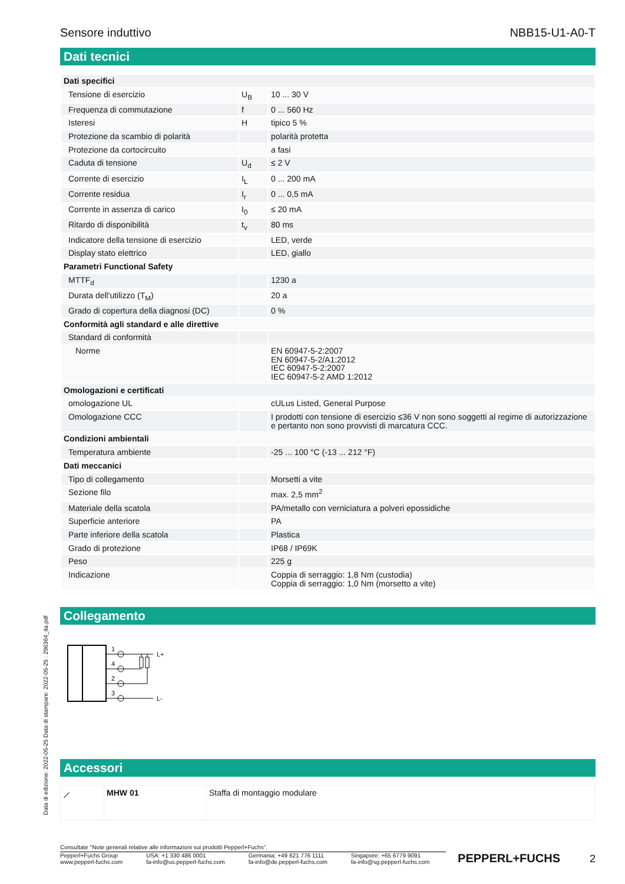Data di edizione: 2022-05-25 Data di stampare: 2022-05-25 : 296364_ita.pdf
Sensore induttivo NBB15-U1-A0-T
Dati tecnici
| Dati specifici | | |
| Tensione di esercizio | U<sub>B</sub> | 10 ... 30 V |
| Frequenza di commutazione | f | 0 ... 560 Hz |
| Isteresi | H | tipico 5 % |
| Protezione da scambio di polarità | | polarità protetta |
| Protezione da cortocircuito | | a fasi |
| Caduta di tensione | U<sub>d</sub> | ≤ 2 V |
| Corrente di esercizio | I<sub>L</sub> | 0 ... 200 mA |
| Corrente residua | I<sub>r</sub> | 0 ... 0,5 mA |
| Corrente in assenza di carico | I<sub>0</sub> | ≤ 20 mA |
| Ritardo di disponibilità | t<sub>v</sub> | 80 ms |
| Indicatore della tensione di esercizio | | LED, verde |
| Display stato elettrico | | LED, giallo |
| Parametri Functional Safety | | |
| MTTF<sub>d</sub> | | 1230 a |
| Durata dell'utilizzo (T<sub>M</sub>) | | 20 a |
| Grado di copertura della diagnosi (DC) | | 0 % |
| Conformità agli standard e alle direttive | | |
| Standard di conformità | | |
| Norme | | EN 60947-5-2:2007 EN 60947-5-2/A1:2012 IEC 60947-5-2:2007 IEC 60947-5-2 AMD 1:2012 |
| Omologazioni e certificati | | |
| omologazione UL | | cULus Listed, General Purpose |
| Omologazione CCC | | I prodotti con tensione di esercizio ≤36 V non sono soggetti al regime di autorizzazione e pertanto non sono provvisti di marcatura CCC. |
| Condizioni ambientali | | |
| Temperatura ambiente | | -25 ... 100 °C (-13 ... 212 °F) |
| Dati meccanici | | |
| Tipo di collegamento | | Morsetti a vite |
| Sezione filo | | max. 2,5 mm<sup>2</sup> |
| Materiale della scatola | | PA/metallo con verniciatura a polveri epossidiche |
| Superficie anteriore | | PA |
| Parte inferiore della scatola | | Plastica |
| Grado di protezione | | IP68 / IP69K |
| Peso | | 225 g |
| Indicazione | | Coppia di serraggio: 1,8 Nm (custodia) Coppia di serraggio: 1,0 Nm (morsetto a vite) |
Collegamento
1
4
2
3
L+
L-
Accessori
| ⟋ | MHW 01 | Staffa di montaggio modulare |
Consultate "Note generali relative alle informazioni sui prodotti Pepperl+Fuchs".
Pepperl+Fuchs Group
www.pepperl-fuchs.com USA: +1 330 486 0001
fa-info@us.pepperl-fuchs.com Germania: +49 621 776 1111
fa-info@de.pepperl-fuchs.com Singapore: +65 6779 9091
fa-info@sg.pepperl-fuchs.com
PEPPERL+FUCHS
2